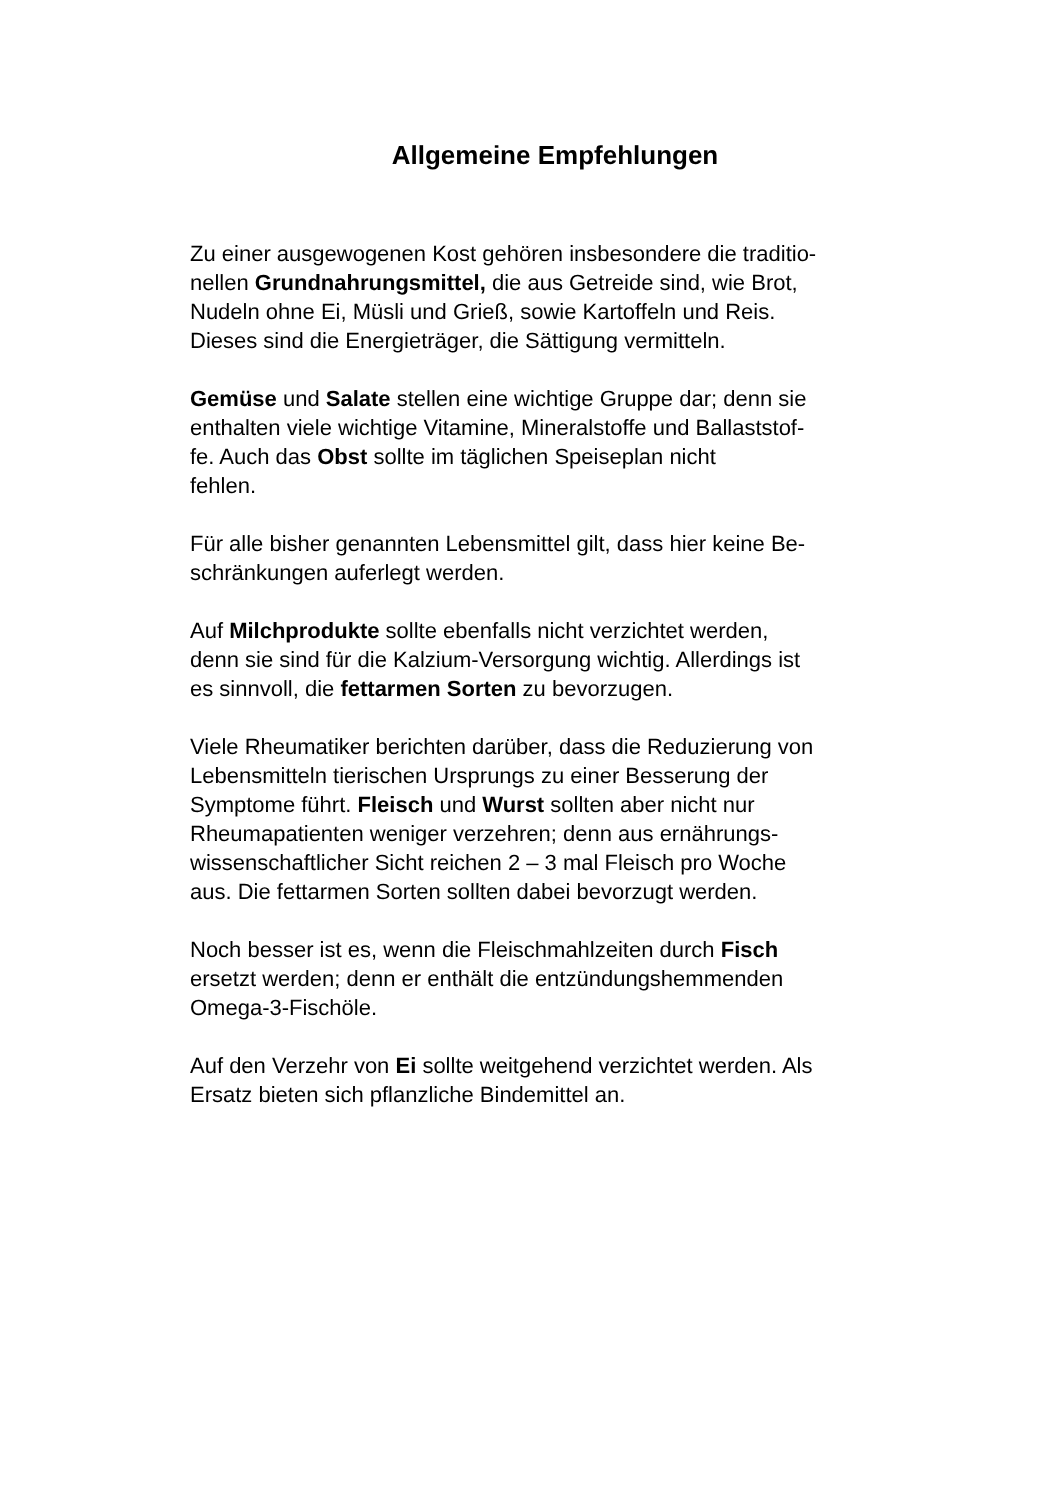Allgemeine Empfehlungen
Zu einer ausgewogenen Kost gehören insbesondere die traditio-
nellen Grundnahrungsmittel, die aus Getreide sind, wie Brot,
Nudeln ohne Ei, Müsli und Grieß, sowie Kartoffeln und Reis.
Dieses sind die Energieträger, die Sättigung vermitteln.
Gemüse und Salate stellen eine wichtige Gruppe dar; denn sie
enthalten viele wichtige Vitamine, Mineralstoffe und Ballaststof-
fe. Auch das Obst sollte im täglichen Speiseplan nicht
fehlen.
Für alle bisher genannten Lebensmittel gilt, dass hier keine Be-
schränkungen auferlegt werden.
Auf Milchprodukte sollte ebenfalls nicht verzichtet werden,
denn sie sind für die Kalzium-Versorgung wichtig. Allerdings ist
es sinnvoll, die fettarmen Sorten zu bevorzugen.
Viele Rheumatiker berichten darüber, dass die Reduzierung von
Lebensmitteln tierischen Ursprungs zu einer Besserung der
Symptome führt. Fleisch und Wurst sollten aber nicht nur
Rheumapatienten weniger verzehren; denn aus ernährungs-
wissenschaftlicher Sicht reichen 2 – 3 mal Fleisch pro Woche
aus. Die fettarmen Sorten sollten dabei bevorzugt werden.
Noch besser ist es, wenn die Fleischmahlzeiten durch Fisch
ersetzt werden; denn er enthält die entzündungshemmenden
Omega-3-Fischöle.
Auf den Verzehr von Ei sollte weitgehend verzichtet werden. Als
Ersatz bieten sich pflanzliche Bindemittel an.